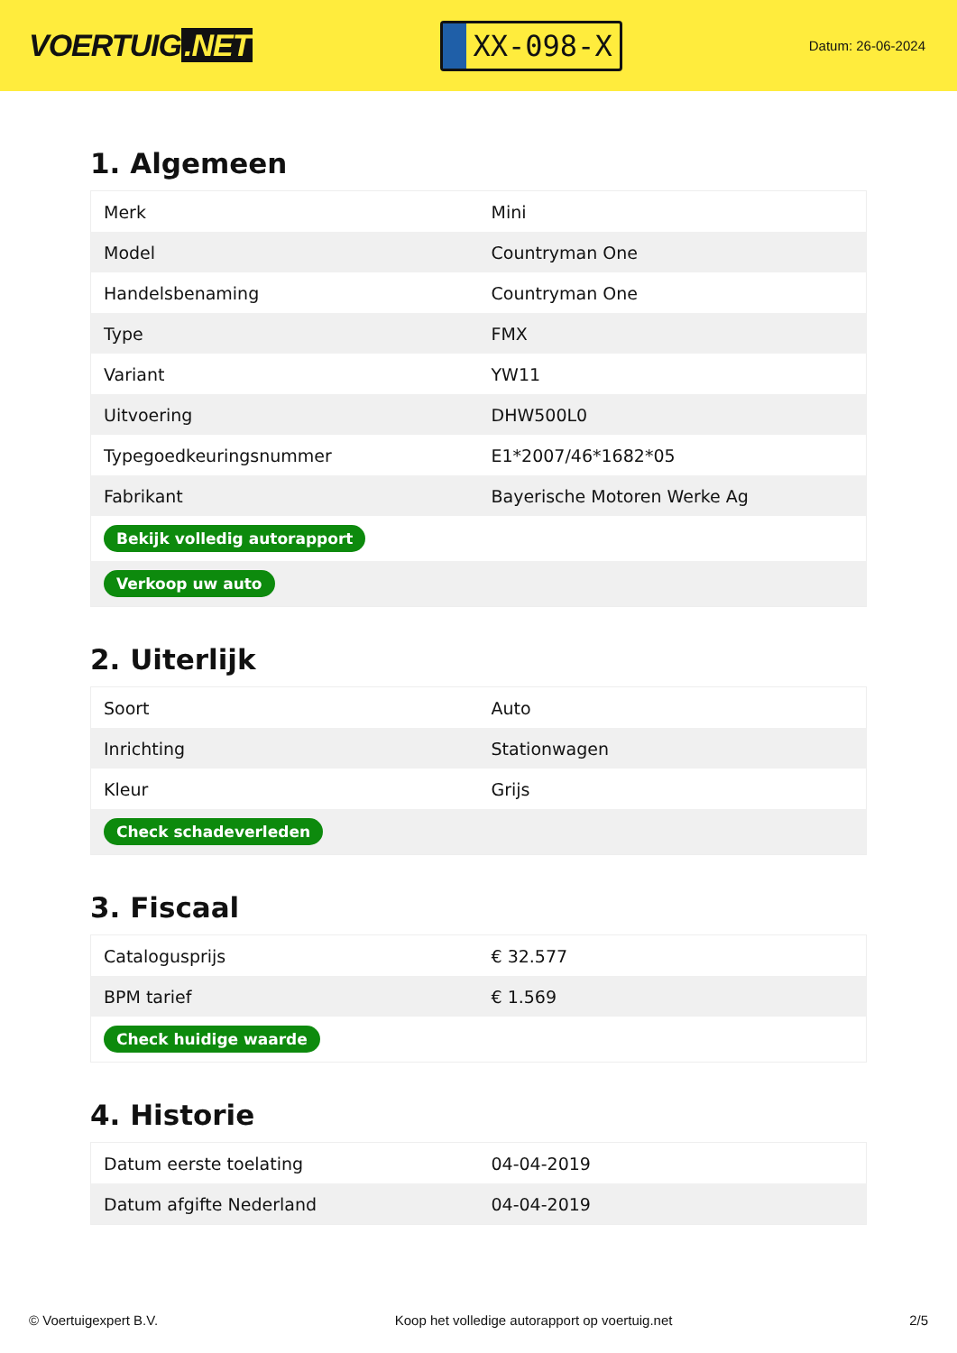VOERTUIG.NET
XX-098-X
Datum: 26-06-2024
1. Algemeen
| Merk | Mini |
| Model | Countryman One |
| Handelsbenaming | Countryman One |
| Type | FMX |
| Variant | YW11 |
| Uitvoering | DHW500L0 |
| Typegoedkeuringsnummer | E1*2007/46*1682*05 |
| Fabrikant | Bayerische Motoren Werke Ag |
| Bekijk volledig autorapport | |
| Verkoop uw auto | |
2. Uiterlijk
| Soort | Auto |
| Inrichting | Stationwagen |
| Kleur | Grijs |
| Check schadeverleden | |
3. Fiscaal
| Catalogusprijs | € 32.577 |
| BPM tarief | € 1.569 |
| Check huidige waarde | |
4. Historie
| Datum eerste toelating | 04-04-2019 |
| Datum afgifte Nederland | 04-04-2019 |
© Voertuigexpert B.V. Koop het volledige autorapport op voertuig.net 2/5